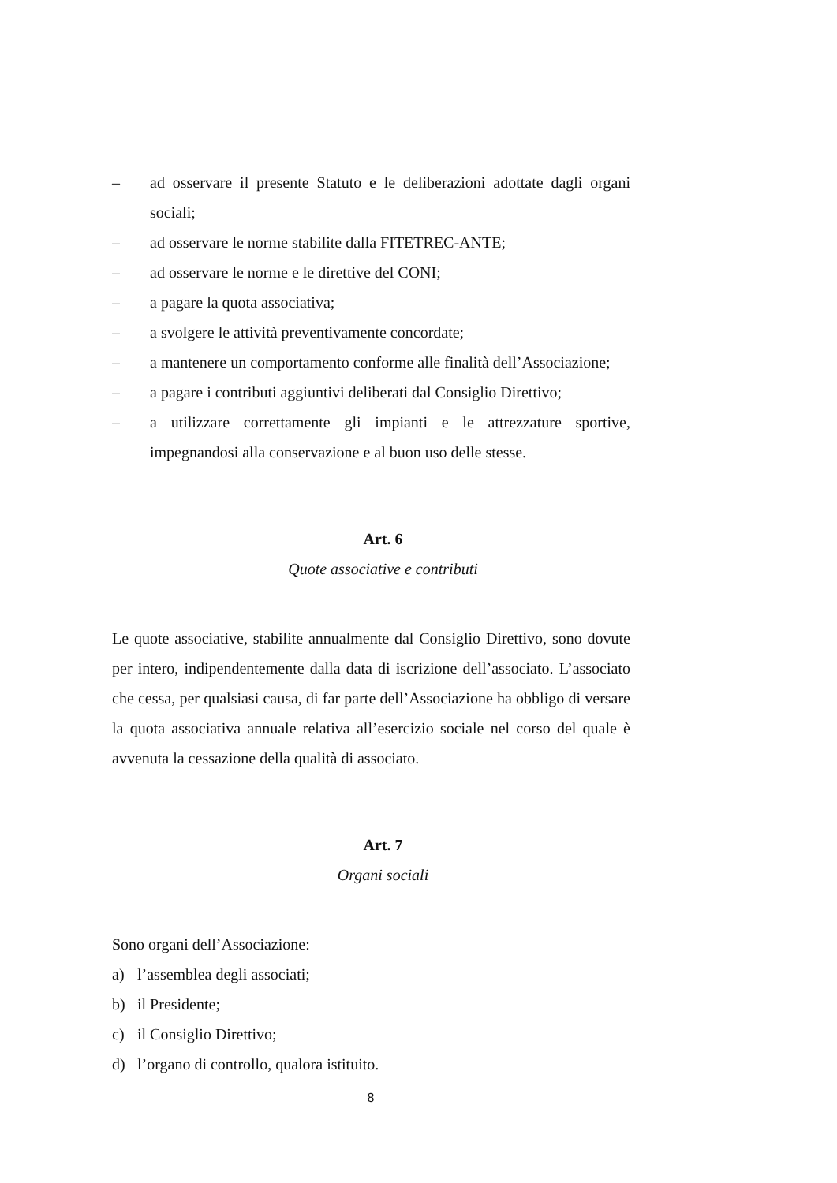– ad osservare il presente Statuto e le deliberazioni adottate dagli organi sociali;
– ad osservare le norme stabilite dalla FITETREC-ANTE;
– ad osservare le norme e le direttive del CONI;
– a pagare la quota associativa;
– a svolgere le attività preventivamente concordate;
– a mantenere un comportamento conforme alle finalità dell’Associazione;
– a pagare i contributi aggiuntivi deliberati dal Consiglio Direttivo;
– a utilizzare correttamente gli impianti e le attrezzature sportive, impegnandosi alla conservazione e al buon uso delle stesse.
Art. 6
Quote associative e contributi
Le quote associative, stabilite annualmente dal Consiglio Direttivo, sono dovute per intero, indipendentemente dalla data di iscrizione dell’associato. L’associato che cessa, per qualsiasi causa, di far parte dell’Associazione ha obbligo di versare la quota associativa annuale relativa all’esercizio sociale nel corso del quale è avvenuta la cessazione della qualità di associato.
Art. 7
Organi sociali
Sono organi dell’Associazione:
a) l’assemblea degli associati;
b) il Presidente;
c) il Consiglio Direttivo;
d) l’organo di controllo, qualora istituito.
8